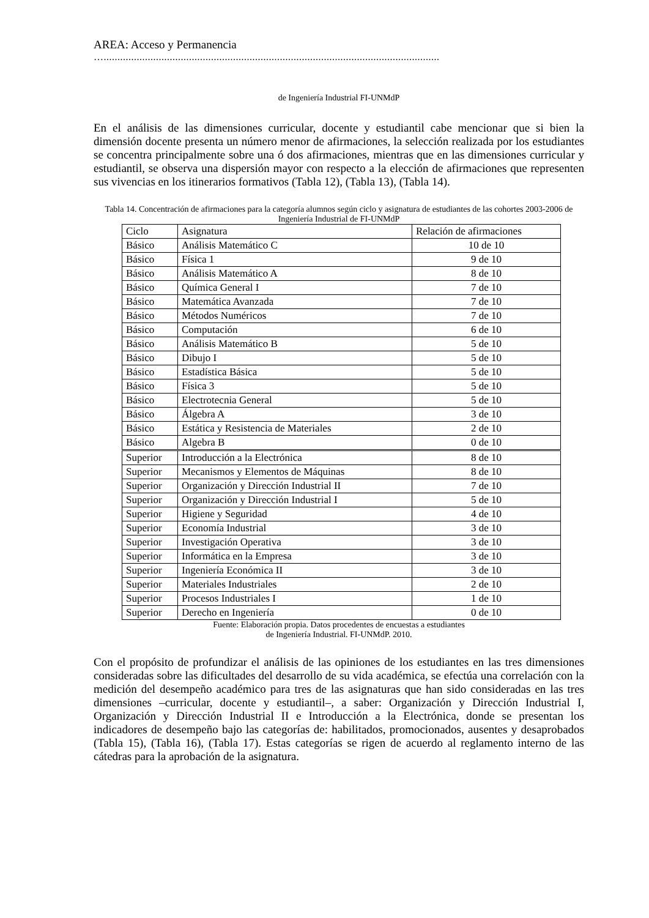AREA: Acceso y Permanencia
…..........................................................................................................................
de Ingeniería Industrial FI-UNMdP
En el análisis de las dimensiones curricular, docente y estudiantil cabe mencionar que si bien la dimensión docente presenta un número menor de afirmaciones, la selección realizada por los estudiantes se concentra principalmente sobre una ó dos afirmaciones, mientras que en las dimensiones curricular y estudiantil, se observa una dispersión mayor con respecto a la elección de afirmaciones que representen sus vivencias en los itinerarios formativos (Tabla 12), (Tabla 13), (Tabla 14).
Tabla 14. Concentración de afirmaciones para la categoría alumnos según ciclo y asignatura de estudiantes de las cohortes 2003-2006 de Ingeniería Industrial de FI-UNMdP
| Ciclo | Asignatura | Relación de afirmaciones |
| Básico | Análisis Matemático C | 10 de 10 |
| Básico | Física 1 | 9 de 10 |
| Básico | Análisis Matemático A | 8 de 10 |
| Básico | Química General I | 7 de 10 |
| Básico | Matemática Avanzada | 7 de 10 |
| Básico | Métodos Numéricos | 7 de 10 |
| Básico | Computación | 6 de 10 |
| Básico | Análisis Matemático B | 5 de 10 |
| Básico | Dibujo I | 5 de 10 |
| Básico | Estadística Básica | 5 de 10 |
| Básico | Física 3 | 5 de 10 |
| Básico | Electrotecnia General | 5 de 10 |
| Básico | Álgebra A | 3 de 10 |
| Básico | Estática y Resistencia de Materiales | 2 de 10 |
| Básico | Algebra B | 0 de 10 |
| Superior | Introducción a la Electrónica | 8 de 10 |
| Superior | Mecanismos y Elementos de Máquinas | 8 de 10 |
| Superior | Organización y Dirección Industrial II | 7 de 10 |
| Superior | Organización y Dirección Industrial I | 5 de 10 |
| Superior | Higiene y Seguridad | 4 de 10 |
| Superior | Economía Industrial | 3 de 10 |
| Superior | Investigación Operativa | 3 de 10 |
| Superior | Informática en la Empresa | 3 de 10 |
| Superior | Ingeniería Económica II | 3 de 10 |
| Superior | Materiales Industriales | 2 de 10 |
| Superior | Procesos Industriales I | 1 de 10 |
| Superior | Derecho en Ingeniería | 0 de 10 |
Fuente: Elaboración propia. Datos procedentes de encuestas a estudiantes
de Ingeniería Industrial. FI-UNMdP. 2010.
Con el propósito de profundizar el análisis de las opiniones de los estudiantes en las tres dimensiones consideradas sobre las dificultades del desarrollo de su vida académica, se efectúa una correlación con la medición del desempeño académico para tres de las asignaturas que han sido consideradas en las tres dimensiones –curricular, docente y estudiantil–, a saber: Organización y Dirección Industrial I, Organización y Dirección Industrial II e Introducción a la Electrónica, donde se presentan los indicadores de desempeño bajo las categorías de: habilitados, promocionados, ausentes y desaprobados (Tabla 15), (Tabla 16), (Tabla 17). Estas categorías se rigen de acuerdo al reglamento interno de las cátedras para la aprobación de la asignatura.